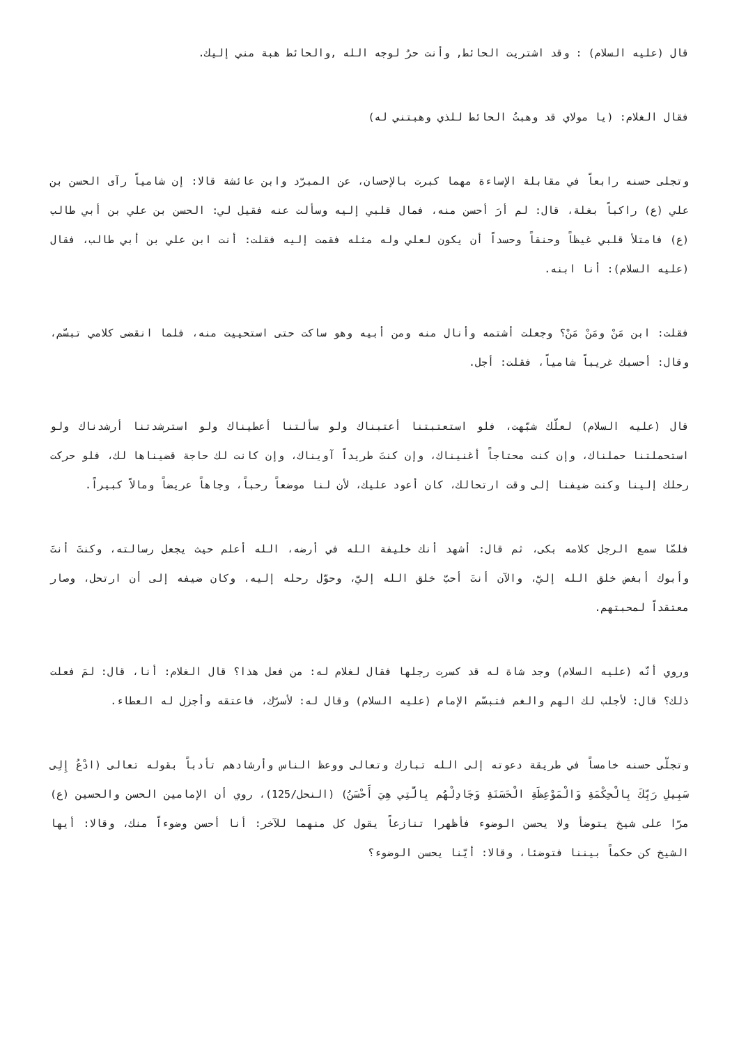قال (عليه السلام) : وقد اشتريت الحائط, وأنت حرٌ لوجه الله ,والحائط هبة مني إليك.
فقال الغلام: (يا مولاي قد وهبتُ الحائط للذي وهبتني له)
وتجلى حسنه رابعاً في مقابلة الإساءة مهما كبرت بالإحسان، عن المبرّد وابن عائشة قالا: إن شامياً رآى الحسن بن علي (ع) راكباً بغلة، قال: لم أرَ أحسن منه، فمال قلبي إليه وسألت عنه فقيل لي: الحسن بن علي بن أبي طالب (ع) فامتلأ قلبي غيظاً وحنقاً وحسداً أن يكون لعلي وله مثله فقمت إليه فقلت: أنت ابن علي بن أبي طالب، فقال (عليه السلام): أنا ابنه.
فقلت: ابن مَنْ ومَنْ مَنْ؟ وجعلت أشتمه وأنال منه ومن أبيه وهو ساكت حتى استحييت منه، فلما انقضى كلامي تبسّم، وقال: أحسبك غريباً شامياً، فقلت: أجل.
قال (عليه السلام) لعلّك شبّهت، فلو استعتبتنا أعتبناك ولو سألتنا أعطيناك ولو استرشدتنا أرشدناك ولو استحملتنا حملناك، وإن كنت محتاجاً أغنيناك، وإن كنتَ طريداً آويناك، وإن كانت لك حاجة قضيناها لك، فلو حركت رحلك إلينا وكنت ضيفنا إلى وقت ارتحالك، كان أعود عليك، لأن لنا موضعاً رحباً، وجاهاً عريضاً ومالاً كبيراً.
فلمّا سمع الرجل كلامه بكى، ثم قال: أشهد أنك خليفة الله في أرضه، الله أعلم حيث يجعل رسالته، وكنتَ أنتَ وأبوك أبغض خلق الله إليَّ، والآن أنتَ أحبّ خلق الله إليَّ، وحوّل رحله إليه، وكان ضيفه إلى أن ارتحل، وصار معتقداً لمحبتهم.
وروي أنّه (عليه السلام) وجد شاة له قد كسرت رجلها فقال لغلام له: من فعل هذا؟ قال الغلام: أنا، قال: لمَ فعلت ذلك؟ قال: لأجلب لك الهم والغم فتبسّم الإمام (عليه السلام) وقال له: لأسرّك، فاعتقه وأجزل له العطاء.
وتجلّى حسنه خامساً في طريقة دعوته إلى الله تبارك وتعالى ووعظ الناس وأرشادهم تأدباً بقوله تعالى (ادْعُ إِلِى سَبِيلِ رَبِّكَ بِالْحِكْمَةِ وَالْمَوْعِظَةِ الْحَسَنَةِ وَجَادِلْهُم بِالَّتِي هِيَ أَحْسَنُ) (النحل/125)، روي أن الإمامين الحسن والحسين (ع) مرّا على شيخ يتوضأ ولا يحسن الوضوء فأظهرا تنازعاً يقول كل منهما للآخر: أنا أحسن وضوءاً منك، وقالا: أيها الشيخ كن حكماً بيننا فتوضئا، وقالا: أيّنا يحسن الوضوء؟